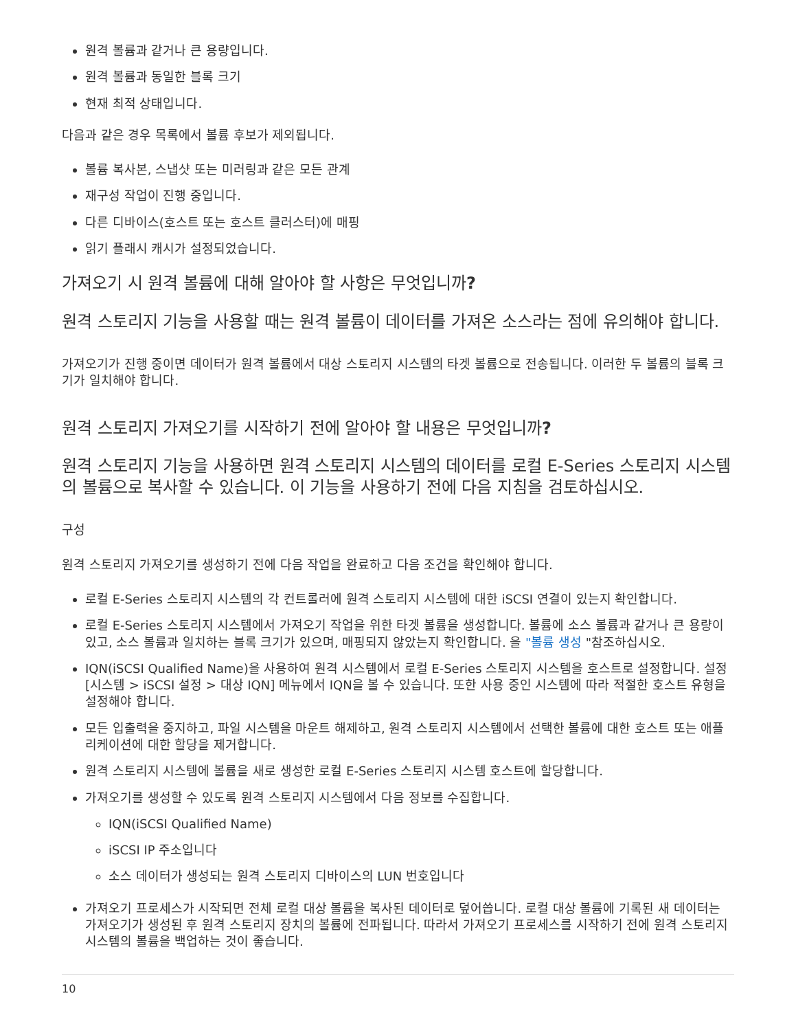원격 볼륨과 같거나 큰 용량입니다.
원격 볼륨과 동일한 블록 크기
현재 최적 상태입니다.
다음과 같은 경우 목록에서 볼륨 후보가 제외됩니다.
볼륨 복사본, 스냅샷 또는 미러링과 같은 모든 관계
재구성 작업이 진행 중입니다.
다른 디바이스(호스트 또는 호스트 클러스터)에 매핑
읽기 플래시 캐시가 설정되었습니다.
가져오기 시 원격 볼륨에 대해 알아야 할 사항은 무엇입니까?
원격 스토리지 기능을 사용할 때는 원격 볼륨이 데이터를 가져온 소스라는 점에 유의해야 합니다.
가져오기가 진행 중이면 데이터가 원격 볼륨에서 대상 스토리지 시스템의 타겟 볼륨으로 전송됩니다. 이러한 두 볼륨의 블록 크기가 일치해야 합니다.
원격 스토리지 가져오기를 시작하기 전에 알아야 할 내용은 무엇입니까?
원격 스토리지 기능을 사용하면 원격 스토리지 시스템의 데이터를 로컬 E-Series 스토리지 시스템의 볼륨으로 복사할 수 있습니다. 이 기능을 사용하기 전에 다음 지침을 검토하십시오.
구성
원격 스토리지 가져오기를 생성하기 전에 다음 작업을 완료하고 다음 조건을 확인해야 합니다.
로컬 E-Series 스토리지 시스템의 각 컨트롤러에 원격 스토리지 시스템에 대한 iSCSI 연결이 있는지 확인합니다.
로컬 E-Series 스토리지 시스템에서 가져오기 작업을 위한 타겟 볼륨을 생성합니다. 볼륨에 소스 볼륨과 같거나 큰 용량이 있고, 소스 볼륨과 일치하는 블록 크기가 있으며, 매핑되지 않았는지 확인합니다. 을 "볼륨 생성 "참조하십시오.
IQN(iSCSI Qualified Name)을 사용하여 원격 시스템에서 로컬 E-Series 스토리지 시스템을 호스트로 설정합니다. 설정 [시스템 > iSCSI 설정 > 대상 IQN] 메뉴에서 IQN을 볼 수 있습니다. 또한 사용 중인 시스템에 따라 적절한 호스트 유형을 설정해야 합니다.
모든 입출력을 중지하고, 파일 시스템을 마운트 해제하고, 원격 스토리지 시스템에서 선택한 볼륨에 대한 호스트 또는 애플리케이션에 대한 할당을 제거합니다.
원격 스토리지 시스템에 볼륨을 새로 생성한 로컬 E-Series 스토리지 시스템 호스트에 할당합니다.
가져오기를 생성할 수 있도록 원격 스토리지 시스템에서 다음 정보를 수집합니다.
IQN(iSCSI Qualified Name)
iSCSI IP 주소입니다
소스 데이터가 생성되는 원격 스토리지 디바이스의 LUN 번호입니다
가져오기 프로세스가 시작되면 전체 로컬 대상 볼륨을 복사된 데이터로 덮어씁니다. 로컬 대상 볼륨에 기록된 새 데이터는 가져오기가 생성된 후 원격 스토리지 장치의 볼륨에 전파됩니다. 따라서 가져오기 프로세스를 시작하기 전에 원격 스토리지 시스템의 볼륨을 백업하는 것이 좋습니다.
10